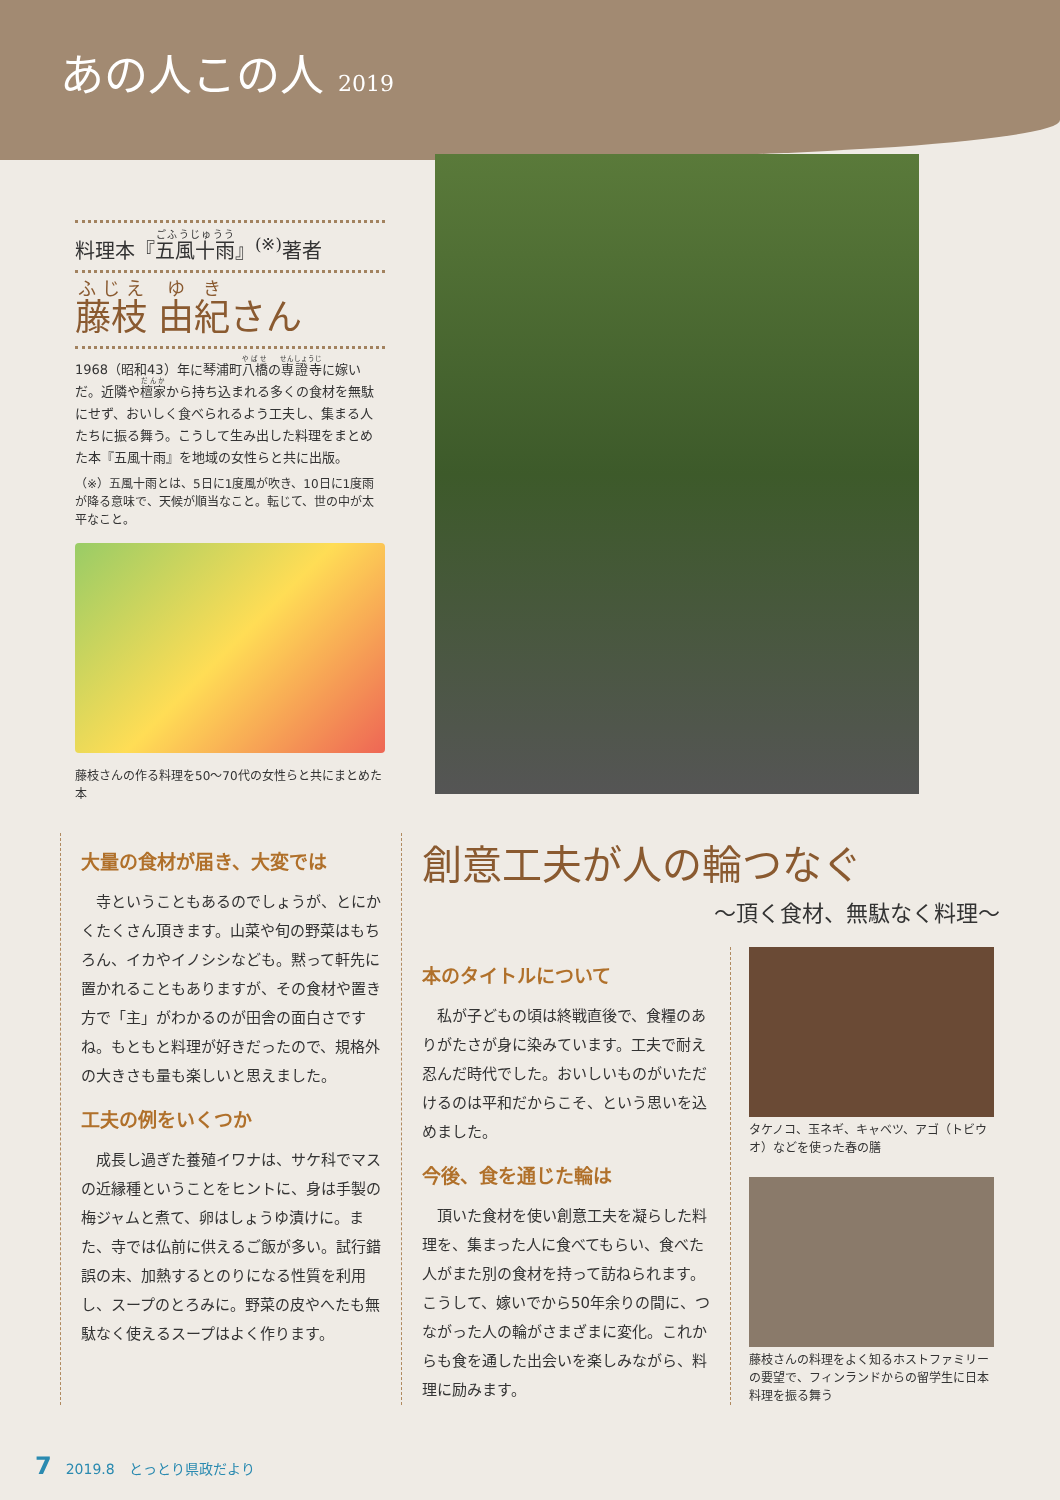あの人この人 2019
料理本『五風十雨』<sup>(※)</sup>著者
藤枝 由紀さん
1968（昭和43）年に琴浦町八橋の専證寺に嫁いだ。近隣や檀家から持ち込まれる多くの食材を無駄にせず、おいしく食べられるよう工夫し、集まる人たちに振る舞う。こうして生み出した料理をまとめた本『五風十雨』を地域の女性らと共に出版。
（※）五風十雨とは、5日に1度風が吹き、10日に1度雨が降る意味で、天候が順当なこと。転じて、世の中が太平なこと。
藤枝さんの作る料理を50～70代の女性らと共にまとめた本
大量の食材が届き、大変では
　寺ということもあるのでしょうが、とにかくたくさん頂きます。山菜や旬の野菜はもちろん、イカやイノシシなども。黙って軒先に置かれることもありますが、その食材や置き方で「主」がわかるのが田舎の面白さですね。もともと料理が好きだったので、規格外の大きさも量も楽しいと思えました。
工夫の例をいくつか
　成長し過ぎた養殖イワナは、サケ科でマスの近縁種ということをヒントに、身は手製の梅ジャムと煮て、卵はしょうゆ漬けに。また、寺では仏前に供えるご飯が多い。試行錯誤の末、加熱するとのりになる性質を利用し、スープのとろみに。野菜の皮やへたも無駄なく使えるスープはよく作ります。
創意工夫が人の輪つなぐ
～頂く食材、無駄なく料理～
本のタイトルについて
　私が子どもの頃は終戦直後で、食糧のありがたさが身に染みています。工夫で耐え忍んだ時代でした。おいしいものがいただけるのは平和だからこそ、という思いを込めました。
今後、食を通じた輪は
　頂いた食材を使い創意工夫を凝らした料理を、集まった人に食べてもらい、食べた人がまた別の食材を持って訪ねられます。こうして、嫁いでから50年余りの間に、つながった人の輪がさまざまに変化。これからも食を通した出会いを楽しみながら、料理に励みます。
タケノコ、玉ネギ、キャベツ、アゴ（トビウオ）などを使った春の膳
藤枝さんの料理をよく知るホストファミリーの要望で、フィンランドからの留学生に日本料理を振る舞う
7　2019.8　とっとり県政だより